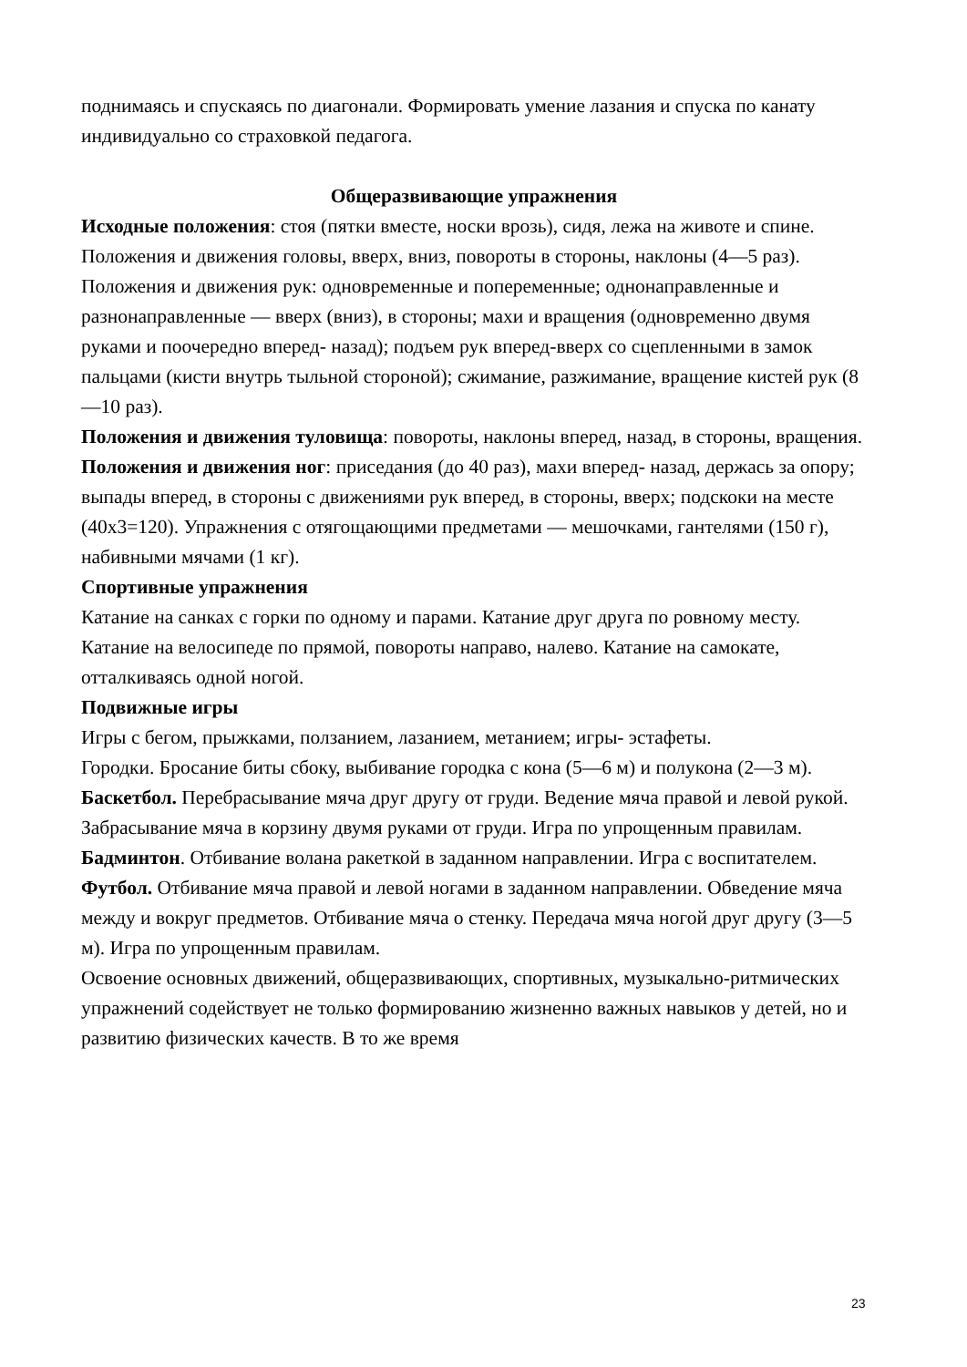поднимаясь и спускаясь по диагонали. Формировать умение лазания и спуска по канату индивидуально со страховкой педагога.
Общеразвивающие упражнения
Исходные положения: стоя (пятки вместе, носки врозь), сидя, лежа на животе и спине.
Положения и движения головы, вверх, вниз, повороты в стороны, наклоны (4—5 раз).
Положения и движения рук: одновременные и попеременные; однонаправленные и разнонаправленные — вверх (вниз), в стороны; махи и вращения (одновременно двумя руками и поочередно вперед- назад); подъем рук вперед-вверх со сцепленными в замок пальцами (кисти внутрь тыльной стороной); сжимание, разжимание, вращение кистей рук (8—10 раз).
Положения и движения туловища: повороты, наклоны вперед, назад, в стороны, вращения.
Положения и движения ног: приседания (до 40 раз), махи вперед- назад, держась за опору; выпады вперед, в стороны с движениями рук вперед, в стороны, вверх; подскоки на месте (40х3=120). Упражнения с отягощающими предметами — мешочками, гантелями (150 г), набивными мячами (1 кг).
Спортивные упражнения
Катание на санках с горки по одному и парами. Катание друг друга по ровному месту.
Катание на велосипеде по прямой, повороты направо, налево. Катание на самокате, отталкиваясь одной ногой.
Подвижные игры
Игры с бегом, прыжками, ползанием, лазанием, метанием; игры- эстафеты.
Городки. Бросание биты сбоку, выбивание городка с кона (5—6 м) и полукона (2—3 м).
Баскетбол. Перебрасывание мяча друг другу от груди. Ведение мяча правой и левой рукой. Забрасывание мяча в корзину двумя руками от груди. Игра по упрощенным правилам.
Бадминтон. Отбивание волана ракеткой в заданном направлении. Игра с воспитателем.
Футбол. Отбивание мяча правой и левой ногами в заданном направлении. Обведение мяча между и вокруг предметов. Отбивание мяча о стенку. Передача мяча ногой друг другу (3—5 м). Игра по упрощенным правилам.
Освоение основных движений, общеразвивающих, спортивных, музыкально-ритмических упражнений содействует не только формированию жизненно важных навыков у детей, но и развитию физических качеств. В то же время
23